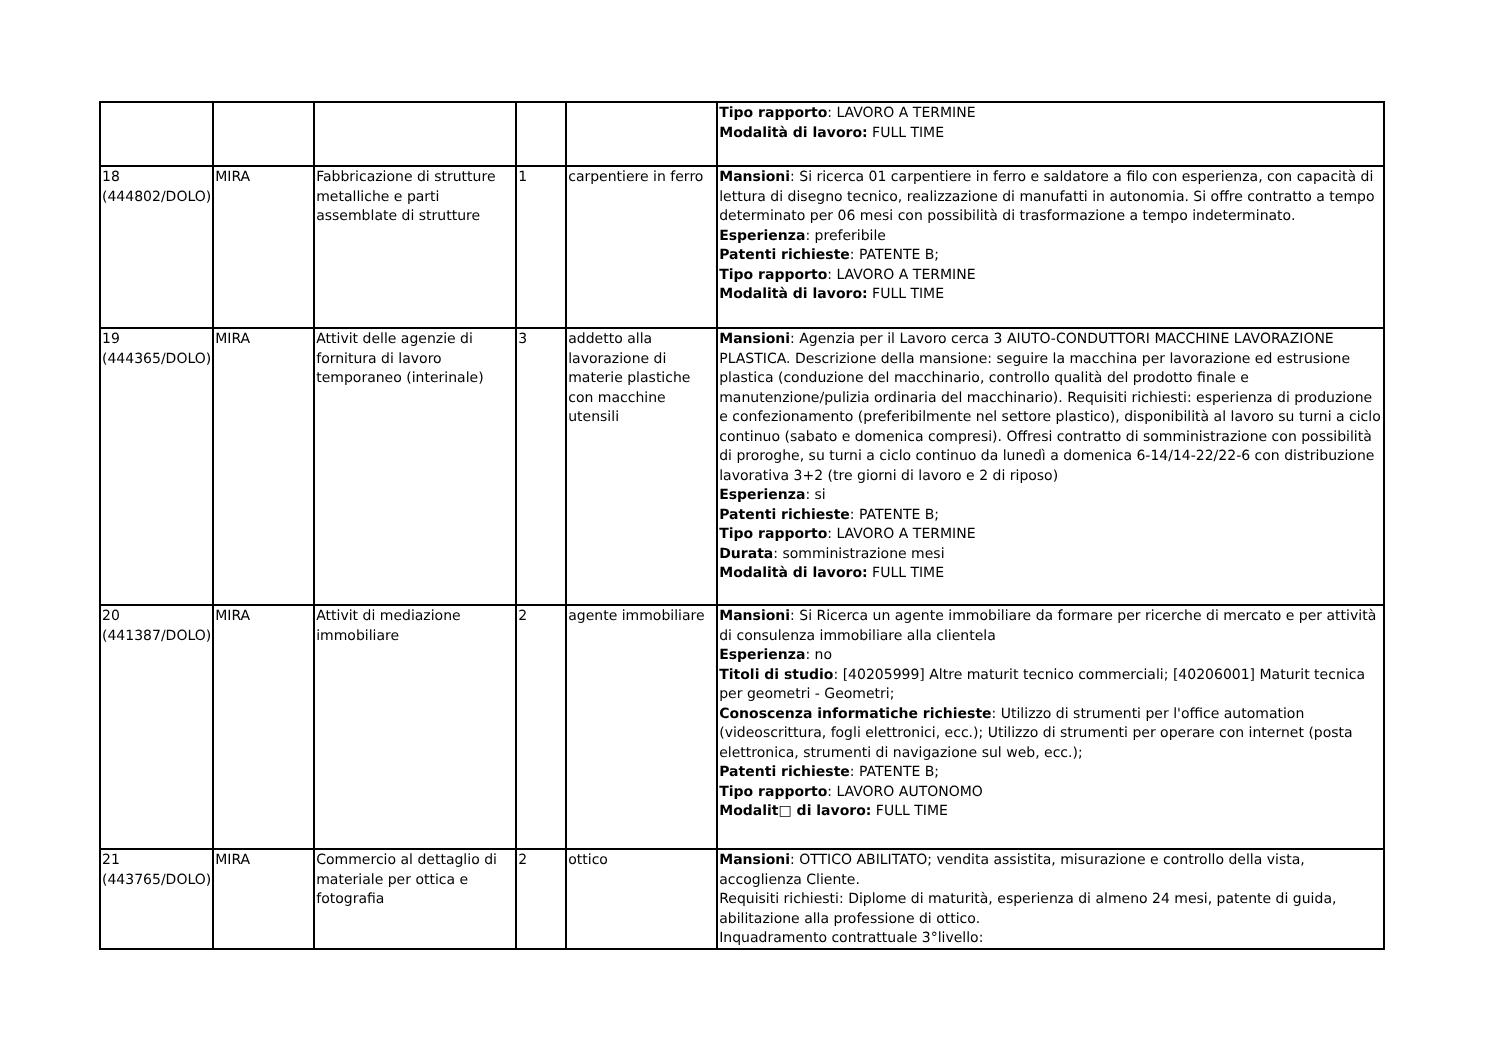| | | | | | Tipo rapporto : LAVORO A TERMINE Modalità di lavoro: FULL TIME |
| 18 (444802/DOLO) | MIRA | Fabbricazione di strutture metalliche e parti assemblate di strutture | 1 | carpentiere in ferro | Mansioni : Si ricerca 01 carpentiere in ferro e saldatore a filo con esperienza, con capacità di lettura di disegno tecnico, realizzazione di manufatti in autonomia. Si offre contratto a tempo determinato per 06 mesi con possibilità di trasformazione a tempo indeterminato. Esperienza : preferibile Patenti richieste : PATENTE B; Tipo rapporto : LAVORO A TERMINE Modalità di lavoro: FULL TIME |
| 19 (444365/DOLO) | MIRA | Attivit delle agenzie di fornitura di lavoro temporaneo (interinale) | 3 | addetto alla lavorazione di materie plastiche con macchine utensili | Mansioni : Agenzia per il Lavoro cerca 3 AIUTO-CONDUTTORI MACCHINE LAVORAZIONE PLASTICA. Descrizione della mansione: seguire la macchina per lavorazione ed estrusione plastica (conduzione del macchinario, controllo qualità del prodotto finale e manutenzione/pulizia ordinaria del macchinario). Requisiti richiesti: esperienza di produzione e confezionamento (preferibilmente nel settore plastico), disponibilità al lavoro su turni a ciclo continuo (sabato e domenica compresi). Offresi contratto di somministrazione con possibilità di proroghe, su turni a ciclo continuo da lunedì a domenica 6-14/14-22/22-6 con distribuzione lavorativa 3+2 (tre giorni di lavoro e 2 di riposo) Esperienza : si Patenti richieste : PATENTE B; Tipo rapporto : LAVORO A TERMINE Durata : somministrazione mesi Modalità di lavoro: FULL TIME |
| 20 (441387/DOLO) | MIRA | Attivit di mediazione immobiliare | 2 | agente immobiliare | Mansioni : Si Ricerca un agente immobiliare da formare per ricerche di mercato e per attività di consulenza immobiliare alla clientela Esperienza : no Titoli di studio : [40205999] Altre maturit tecnico commerciali; [40206001] Maturit tecnica per geometri - Geometri; Conoscenza informatiche richieste : Utilizzo di strumenti per l'office automation (videoscrittura, fogli elettronici, ecc.); Utilizzo di strumenti per operare con internet (posta elettronica, strumenti di navigazione sul web, ecc.); Patenti richieste : PATENTE B; Tipo rapporto : LAVORO AUTONOMO Modalit□ di lavoro: FULL TIME |
| 21 (443765/DOLO) | MIRA | Commercio al dettaglio di materiale per ottica e fotografia | 2 | ottico | Mansioni : OTTICO ABILITATO; vendita assistita, misurazione e controllo della vista, accoglienza Cliente. Requisiti richiesti: Diplome di maturità, esperienza di almeno 24 mesi, patente di guida, abilitazione alla professione di ottico. Inquadramento contrattuale 3°livello: |